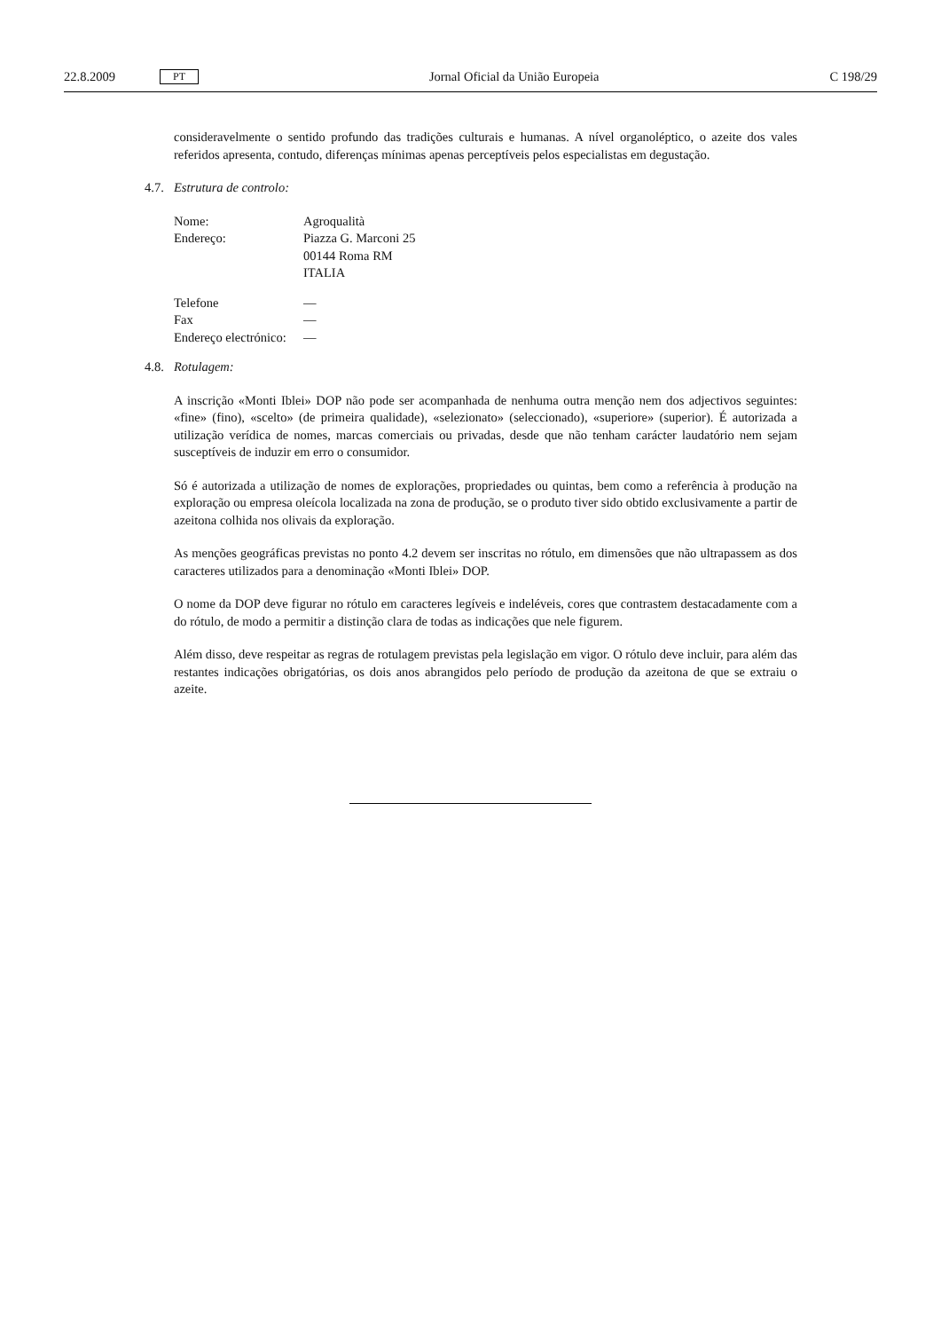22.8.2009 PT
Jornal Oficial da União Europeia C 198/29
consideravelmente o sentido profundo das tradições culturais e humanas. A nível organoléptico, o azeite dos vales referidos apresenta, contudo, diferenças mínimas apenas perceptíveis pelos especialistas em degustação.
4.7. Estrutura de controlo:
| Nome: | Agroqualità |
| Endereço: | Piazza G. Marconi 25 00144 Roma RM ITALIA |
| Telefone | — |
| Fax | — |
| Endereço electrónico: | — |
4.8. Rotulagem:
A inscrição «Monti Iblei» DOP não pode ser acompanhada de nenhuma outra menção nem dos adjectivos seguintes: «fine» (fino), «scelto» (de primeira qualidade), «selezionato» (seleccionado), «superiore» (superior). É autorizada a utilização verídica de nomes, marcas comerciais ou privadas, desde que não tenham carácter laudatório nem sejam susceptíveis de induzir em erro o consumidor.
Só é autorizada a utilização de nomes de explorações, propriedades ou quintas, bem como a referência à produção na exploração ou empresa oleícola localizada na zona de produção, se o produto tiver sido obtido exclusivamente a partir de azeitona colhida nos olivais da exploração.
As menções geográficas previstas no ponto 4.2 devem ser inscritas no rótulo, em dimensões que não ultrapassem as dos caracteres utilizados para a denominação «Monti Iblei» DOP.
O nome da DOP deve figurar no rótulo em caracteres legíveis e indeléveis, cores que contrastem destacadamente com a do rótulo, de modo a permitir a distinção clara de todas as indicações que nele figurem.
Além disso, deve respeitar as regras de rotulagem previstas pela legislação em vigor. O rótulo deve incluir, para além das restantes indicações obrigatórias, os dois anos abrangidos pelo período de produção da azeitona de que se extraiu o azeite.